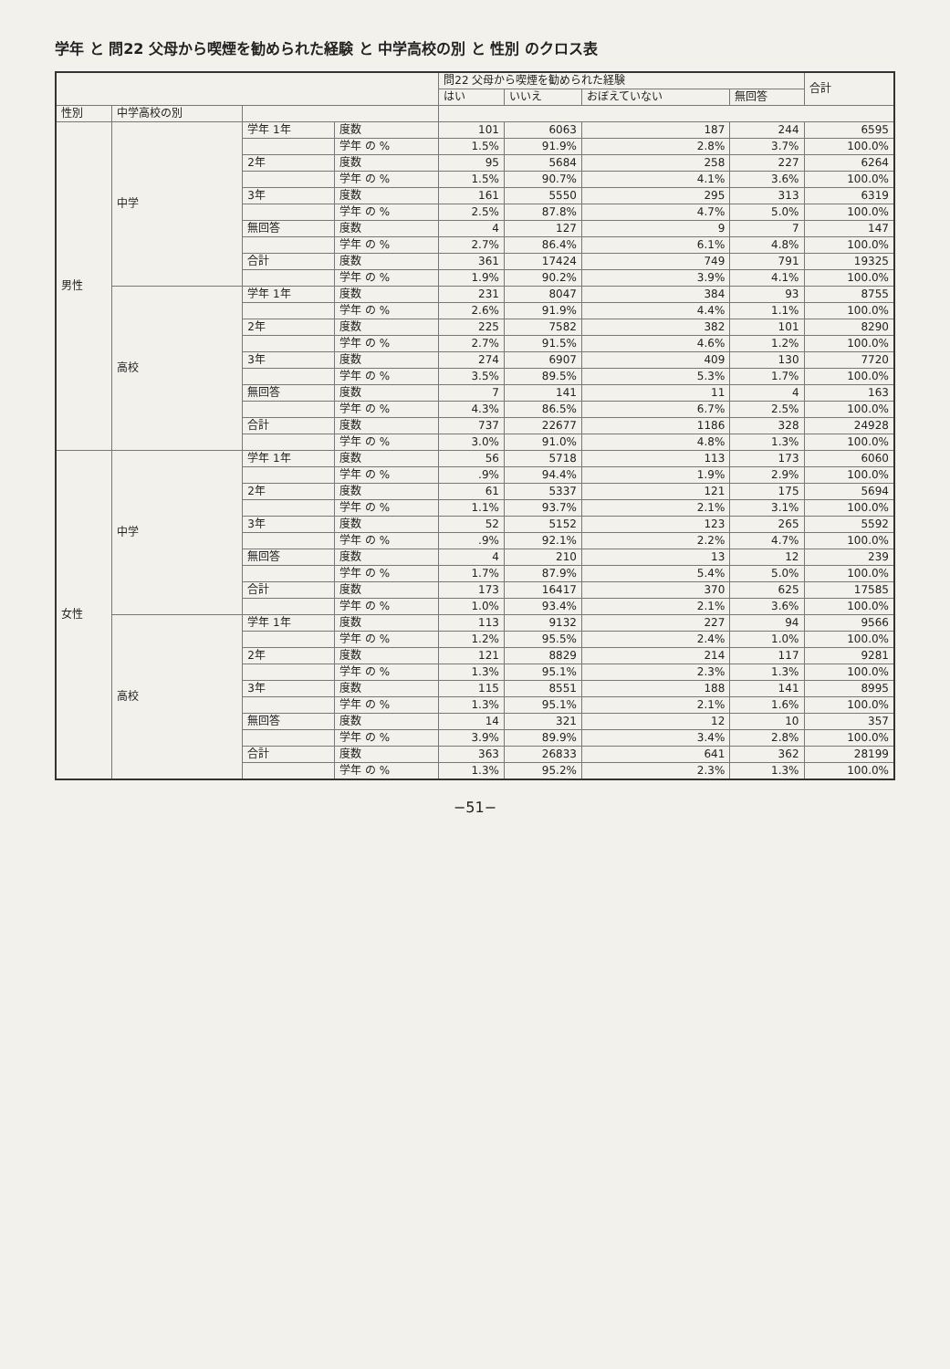学年 と 問22 父母から喫煙を勧められた経験 と 中学高校の別 と 性別 のクロス表
| | | | | 問22 父母から喫煙を勧められた経験 | | | | 合計 |
| --- | --- | --- | --- | --- | --- | --- | --- | --- |
| | | | | はい | いいえ | おぼえていない | 無回答 | |
| 性別 | 中学高校の別 | | | | | | | |
| 男性 | 中学 | 学年 1年 | 度数 | 101 | 6063 | 187 | 244 | 6595 |
| | | | 学年 の % | 1.5% | 91.9% | 2.8% | 3.7% | 100.0% |
| | | 2年 | 度数 | 95 | 5684 | 258 | 227 | 6264 |
| | | | 学年 の % | 1.5% | 90.7% | 4.1% | 3.6% | 100.0% |
| | | 3年 | 度数 | 161 | 5550 | 295 | 313 | 6319 |
| | | | 学年 の % | 2.5% | 87.8% | 4.7% | 5.0% | 100.0% |
| | | 無回答 | 度数 | 4 | 127 | 9 | 7 | 147 |
| | | | 学年 の % | 2.7% | 86.4% | 6.1% | 4.8% | 100.0% |
| | | 合計 | 度数 | 361 | 17424 | 749 | 791 | 19325 |
| | | | 学年 の % | 1.9% | 90.2% | 3.9% | 4.1% | 100.0% |
| | 高校 | 学年 1年 | 度数 | 231 | 8047 | 384 | 93 | 8755 |
| | | | 学年 の % | 2.6% | 91.9% | 4.4% | 1.1% | 100.0% |
| | | 2年 | 度数 | 225 | 7582 | 382 | 101 | 8290 |
| | | | 学年 の % | 2.7% | 91.5% | 4.6% | 1.2% | 100.0% |
| | | 3年 | 度数 | 274 | 6907 | 409 | 130 | 7720 |
| | | | 学年 の % | 3.5% | 89.5% | 5.3% | 1.7% | 100.0% |
| | | 無回答 | 度数 | 7 | 141 | 11 | 4 | 163 |
| | | | 学年 の % | 4.3% | 86.5% | 6.7% | 2.5% | 100.0% |
| | | 合計 | 度数 | 737 | 22677 | 1186 | 328 | 24928 |
| | | | 学年 の % | 3.0% | 91.0% | 4.8% | 1.3% | 100.0% |
| 女性 | 中学 | 学年 1年 | 度数 | 56 | 5718 | 113 | 173 | 6060 |
| | | | 学年 の % | .9% | 94.4% | 1.9% | 2.9% | 100.0% |
| | | 2年 | 度数 | 61 | 5337 | 121 | 175 | 5694 |
| | | | 学年 の % | 1.1% | 93.7% | 2.1% | 3.1% | 100.0% |
| | | 3年 | 度数 | 52 | 5152 | 123 | 265 | 5592 |
| | | | 学年 の % | .9% | 92.1% | 2.2% | 4.7% | 100.0% |
| | | 無回答 | 度数 | 4 | 210 | 13 | 12 | 239 |
| | | | 学年 の % | 1.7% | 87.9% | 5.4% | 5.0% | 100.0% |
| | | 合計 | 度数 | 173 | 16417 | 370 | 625 | 17585 |
| | | | 学年 の % | 1.0% | 93.4% | 2.1% | 3.6% | 100.0% |
| | 高校 | 学年 1年 | 度数 | 113 | 9132 | 227 | 94 | 9566 |
| | | | 学年 の % | 1.2% | 95.5% | 2.4% | 1.0% | 100.0% |
| | | 2年 | 度数 | 121 | 8829 | 214 | 117 | 9281 |
| | | | 学年 の % | 1.3% | 95.1% | 2.3% | 1.3% | 100.0% |
| | | 3年 | 度数 | 115 | 8551 | 188 | 141 | 8995 |
| | | | 学年 の % | 1.3% | 95.1% | 2.1% | 1.6% | 100.0% |
| | | 無回答 | 度数 | 14 | 321 | 12 | 10 | 357 |
| | | | 学年 の % | 3.9% | 89.9% | 3.4% | 2.8% | 100.0% |
| | | 合計 | 度数 | 363 | 26833 | 641 | 362 | 28199 |
| | | | 学年 の % | 1.3% | 95.2% | 2.3% | 1.3% | 100.0% |
−51−